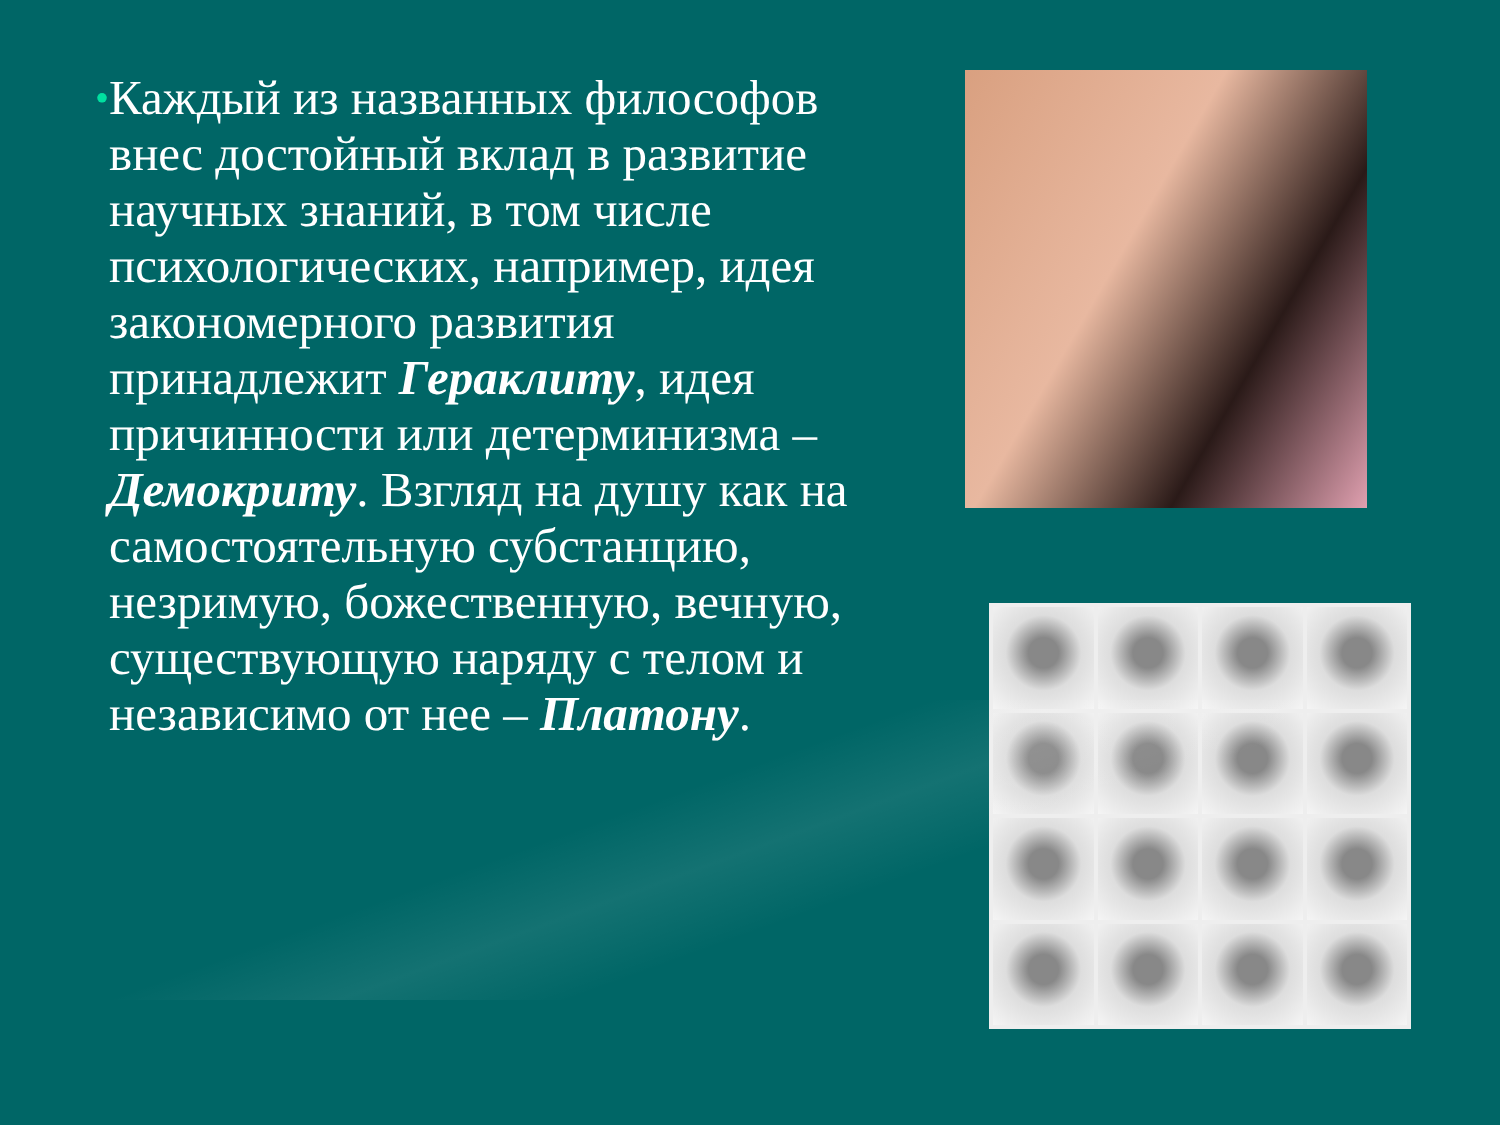•
Каждый из названных философов внес достойный вклад в развитие научных знаний, в том числе психологических, например, идея закономерного развития принадлежит Гераклиту, идея причинности или детерминизма – Демокриту. Взгляд на душу как на самостоятельную субстанцию, незримую, божественную, вечную, существующую наряду с телом и независимо от нее – Платону.